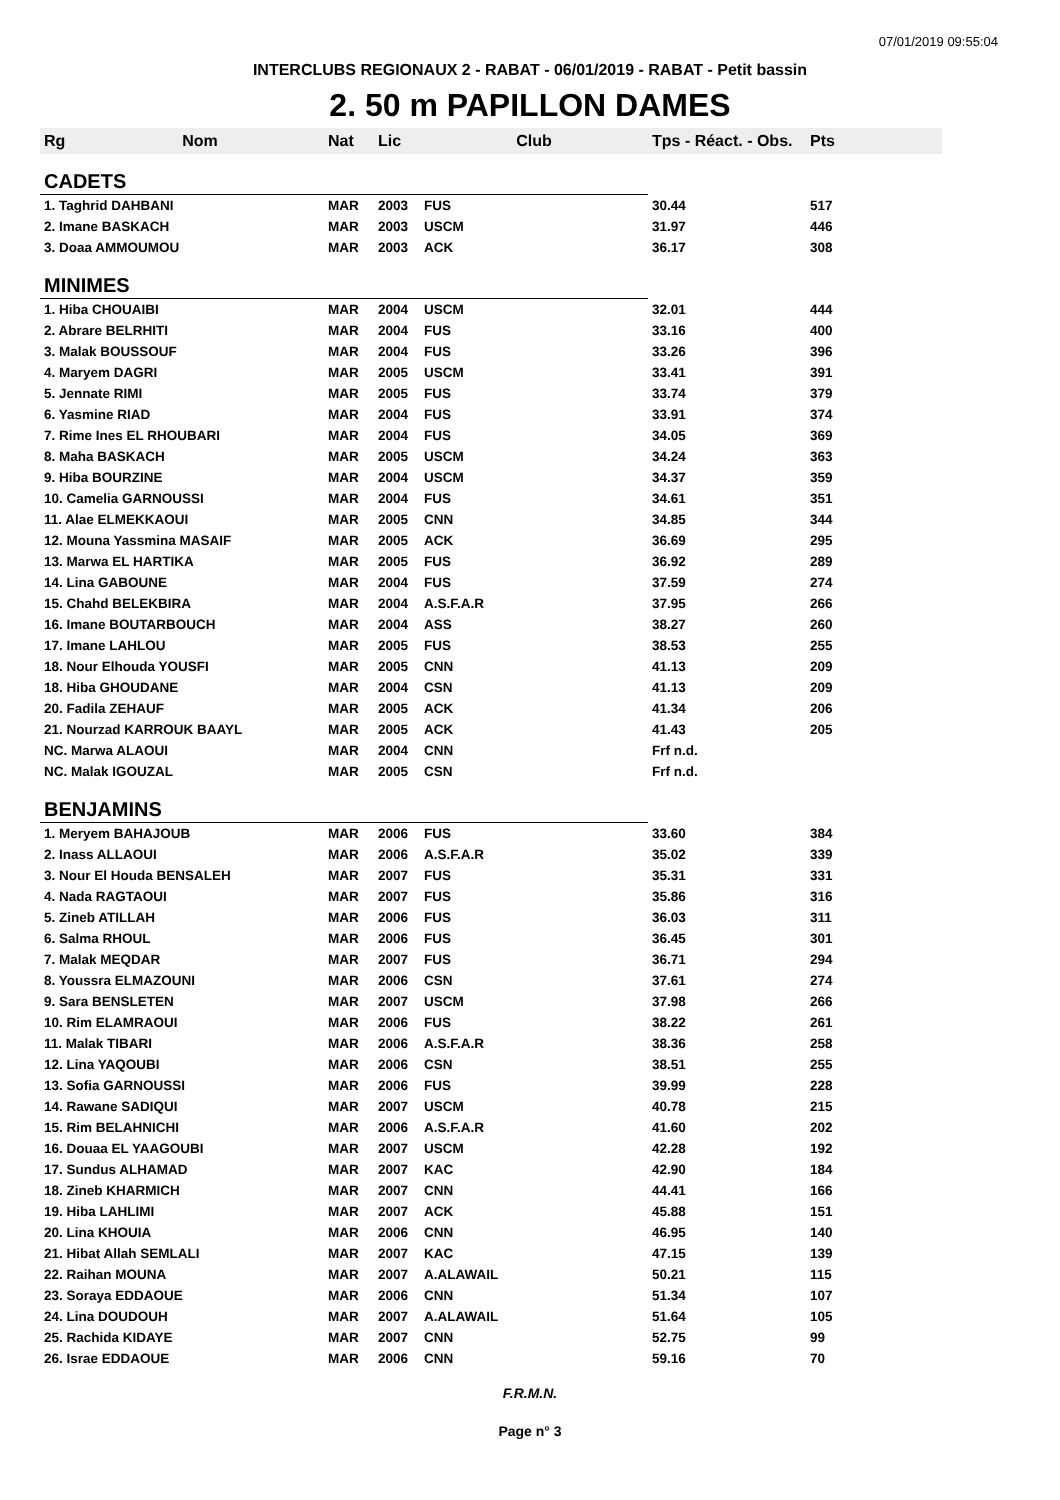07/01/2019 09:55:04
INTERCLUBS REGIONAUX 2 - RABAT - 06/01/2019 - RABAT - Petit bassin
2. 50 m PAPILLON DAMES
| Rg | Nom | Nat | Lic | Club | Tps - Réact. - Obs. | Pts |
| --- | --- | --- | --- | --- | --- | --- |
| CADETS | | | | | | |
| 1. Taghrid DAHBANI | | MAR | 2003 | FUS | 30.44 | 517 |
| 2. Imane BASKACH | | MAR | 2003 | USCM | 31.97 | 446 |
| 3. Doaa AMMOUMOU | | MAR | 2003 | ACK | 36.17 | 308 |
| MINIMES | | | | | | |
| 1. Hiba CHOUAIBI | | MAR | 2004 | USCM | 32.01 | 444 |
| 2. Abrare BELRHITI | | MAR | 2004 | FUS | 33.16 | 400 |
| 3. Malak BOUSSOUF | | MAR | 2004 | FUS | 33.26 | 396 |
| 4. Maryem DAGRI | | MAR | 2005 | USCM | 33.41 | 391 |
| 5. Jennate RIMI | | MAR | 2005 | FUS | 33.74 | 379 |
| 6. Yasmine RIAD | | MAR | 2004 | FUS | 33.91 | 374 |
| 7. Rime Ines EL RHOUBARI | | MAR | 2004 | FUS | 34.05 | 369 |
| 8. Maha BASKACH | | MAR | 2005 | USCM | 34.24 | 363 |
| 9. Hiba BOURZINE | | MAR | 2004 | USCM | 34.37 | 359 |
| 10. Camelia GARNOUSSI | | MAR | 2004 | FUS | 34.61 | 351 |
| 11. Alae ELMEKKAOUI | | MAR | 2005 | CNN | 34.85 | 344 |
| 12. Mouna Yassmina MASAIF | | MAR | 2005 | ACK | 36.69 | 295 |
| 13. Marwa EL HARTIKA | | MAR | 2005 | FUS | 36.92 | 289 |
| 14. Lina GABOUNE | | MAR | 2004 | FUS | 37.59 | 274 |
| 15. Chahd BELEKBIRA | | MAR | 2004 | A.S.F.A.R | 37.95 | 266 |
| 16. Imane BOUTARBOUCH | | MAR | 2004 | ASS | 38.27 | 260 |
| 17. Imane LAHLOU | | MAR | 2005 | FUS | 38.53 | 255 |
| 18. Nour Elhouda YOUSFI | | MAR | 2005 | CNN | 41.13 | 209 |
| 18. Hiba GHOUDANE | | MAR | 2004 | CSN | 41.13 | 209 |
| 20. Fadila ZEHAUF | | MAR | 2005 | ACK | 41.34 | 206 |
| 21. Nourzad KARROUK BAAYL | | MAR | 2005 | ACK | 41.43 | 205 |
| NC. Marwa ALAOUI | | MAR | 2004 | CNN | Frf n.d. | |
| NC. Malak IGOUZAL | | MAR | 2005 | CSN | Frf n.d. | |
| BENJAMINS | | | | | | |
| 1. Meryem BAHAJOUB | | MAR | 2006 | FUS | 33.60 | 384 |
| 2. Inass ALLAOUI | | MAR | 2006 | A.S.F.A.R | 35.02 | 339 |
| 3. Nour El Houda BENSALEH | | MAR | 2007 | FUS | 35.31 | 331 |
| 4. Nada RAGTAOUI | | MAR | 2007 | FUS | 35.86 | 316 |
| 5. Zineb ATILLAH | | MAR | 2006 | FUS | 36.03 | 311 |
| 6. Salma RHOUL | | MAR | 2006 | FUS | 36.45 | 301 |
| 7. Malak MEQDAR | | MAR | 2007 | FUS | 36.71 | 294 |
| 8. Youssra ELMAZOUNI | | MAR | 2006 | CSN | 37.61 | 274 |
| 9. Sara BENSLETEN | | MAR | 2007 | USCM | 37.98 | 266 |
| 10. Rim ELAMRAOUI | | MAR | 2006 | FUS | 38.22 | 261 |
| 11. Malak TIBARI | | MAR | 2006 | A.S.F.A.R | 38.36 | 258 |
| 12. Lina YAQOUBI | | MAR | 2006 | CSN | 38.51 | 255 |
| 13. Sofia GARNOUSSI | | MAR | 2006 | FUS | 39.99 | 228 |
| 14. Rawane SADIQUI | | MAR | 2007 | USCM | 40.78 | 215 |
| 15. Rim BELAHNICHI | | MAR | 2006 | A.S.F.A.R | 41.60 | 202 |
| 16. Douaa EL YAAGOUBI | | MAR | 2007 | USCM | 42.28 | 192 |
| 17. Sundus ALHAMAD | | MAR | 2007 | KAC | 42.90 | 184 |
| 18. Zineb KHARMICH | | MAR | 2007 | CNN | 44.41 | 166 |
| 19. Hiba LAHLIMI | | MAR | 2007 | ACK | 45.88 | 151 |
| 20. Lina KHOUIA | | MAR | 2006 | CNN | 46.95 | 140 |
| 21. Hibat Allah SEMLALI | | MAR | 2007 | KAC | 47.15 | 139 |
| 22. Raihan MOUNA | | MAR | 2007 | A.ALAWAIL | 50.21 | 115 |
| 23. Soraya EDDAOUE | | MAR | 2006 | CNN | 51.34 | 107 |
| 24. Lina DOUDOUH | | MAR | 2007 | A.ALAWAIL | 51.64 | 105 |
| 25. Rachida KIDAYE | | MAR | 2007 | CNN | 52.75 | 99 |
| 26. Israe EDDAOUE | | MAR | 2006 | CNN | 59.16 | 70 |
F.R.M.N.
Page n° 3